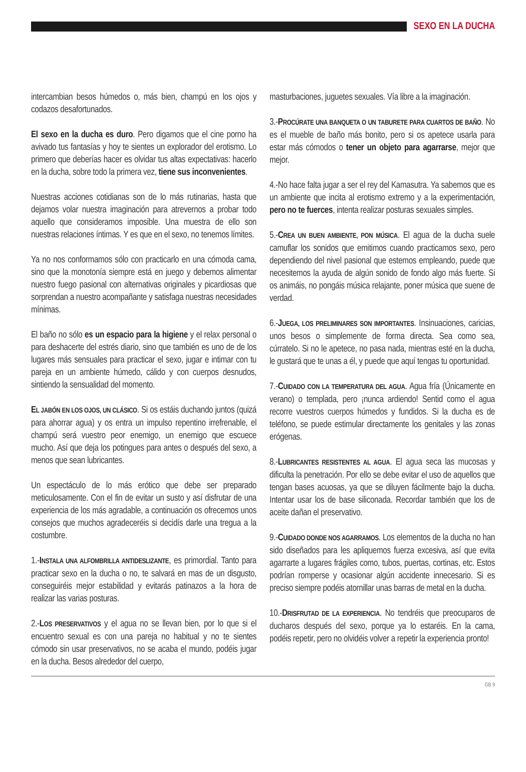SEXO EN LA DUCHA
intercambian besos húmedos o, más bien, champú en los ojos y codazos desafortunados.
El sexo en la ducha es duro. Pero digamos que el cine porno ha avivado tus fantasías y hoy te sientes un explorador del erotismo. Lo primero que deberías hacer es olvidar tus altas expectativas: hacerlo en la ducha, sobre todo la primera vez, tiene sus inconvenientes.
Nuestras acciones cotidianas son de lo más rutinarias, hasta que dejamos volar nuestra imaginación para atrevernos a probar todo aquello que consideramos imposible. Una muestra de ello son nuestras relaciones íntimas. Y es que en el sexo, no tenemos límites.
Ya no nos conformamos sólo con practicarlo en una cómoda cama, sino que la monotonía siempre está en juego y debemos alimentar nuestro fuego pasional con alternativas originales y picardiosas que sorprendan a nuestro acompañante y satisfaga nuestras necesidades mínimas.
El baño no sólo es un espacio para la higiene y el relax personal o para deshacerte del estrés diario, sino que también es uno de de los lugares más sensuales para practicar el sexo, jugar e intimar con tu pareja en un ambiente húmedo, cálido y con cuerpos desnudos, sintiendo la sensualidad del momento.
EL JABÓN EN LOS OJOS, UN CLÁSICO. Si os estáis duchando juntos (quizá para ahorrar agua) y os entra un impulso repentino irrefrenable, el champú será vuestro peor enemigo, un enemigo que escuece mucho. Así que deja los potingues para antes o después del sexo, a menos que sean lubricantes.
Un espectáculo de lo más erótico que debe ser preparado meticulosamente. Con el fin de evitar un susto y así disfrutar de una experiencia de los más agradable, a continuación os ofrecemos unos consejos que muchos agradeceréis si decidís darle una tregua a la costumbre.
1.-INSTALA UNA ALFOMBRILLA ANTIDESLIZANTE, es primordial. Tanto para practicar sexo en la ducha o no, te salvará en mas de un disgusto, conseguiréis mejor estabilidad y evitarás patinazos a la hora de realizar las varias posturas.
2.-LOS PRESERVATIVOS y el agua no se llevan bien, por lo que si el encuentro sexual es con una pareja no habitual y no te sientes cómodo sin usar preservativos, no se acaba el mundo, podéis jugar en la ducha. Besos alrededor del cuerpo,
masturbaciones, juguetes sexuales. Vía libre a la imaginación.
3.-PROCÚRATE UNA BANQUETA O UN TABURETE PARA CUARTOS DE BAÑO. No es el mueble de baño más bonito, pero si os apetece usarla para estar más cómodos o tener un objeto para agarrarse, mejor que mejor.
4.-No hace falta jugar a ser el rey del Kamasutra. Ya sabemos que es un ambiente que incita al erotismo extremo y a la experimentación, pero no te fuerces, intenta realizar posturas sexuales simples.
5.-CREA UN BUEN AMBIENTE, PON MÚSICA. El agua de la ducha suele camuflar los sonidos que emitimos cuando practicamos sexo, pero dependiendo del nivel pasional que estemos empleando, puede que necesitemos la ayuda de algún sonido de fondo algo más fuerte. Si os animáis, no pongáis música relajante, poner música que suene de verdad.
6.-JUEGA, LOS PRELIMINARES SON IMPORTANTES. Insinuaciones, caricias, unos besos o simplemente de forma directa. Sea como sea, cúrratelo. Si no le apetece, no pasa nada, mientras esté en la ducha, le gustará que te unas a él, y puede que aquí tengas tu oportunidad.
7.-CUIDADO CON LA TEMPERATURA DEL AGUA. Agua fría (Únicamente en verano) o templada, pero ¡nunca ardiendo! Sentid como el agua recorre vuestros cuerpos húmedos y fundidos. Si la ducha es de teléfono, se puede estimular directamente los genitales y las zonas erógenas.
8.-LUBRICANTES RESISTENTES AL AGUA. El agua seca las mucosas y dificulta la penetración. Por ello se debe evitar el uso de aquellos que tengan bases acuosas, ya que se diluyen fácilmente bajo la ducha. Intentar usar los de base siliconada. Recordar también que los de aceite dañan el preservativo.
9.-CUIDADO DONDE NOS AGARRAMOS. Los elementos de la ducha no han sido diseñados para les apliquemos fuerza excesiva, así que evita agarrarte a lugares frágiles como, tubos, puertas, cortinas, etc. Estos podrían romperse y ocasionar algún accidente innecesario. Si es preciso siempre podéis atornillar unas barras de metal en la ducha.
10.-DRISFRUTAD DE LA EXPERIENCIA. No tendréis que preocuparos de ducharos después del sexo, porque ya lo estaréis. En la cama, podéis repetir, pero no olvidéis volver a repetir la experiencia pronto!
GB 9